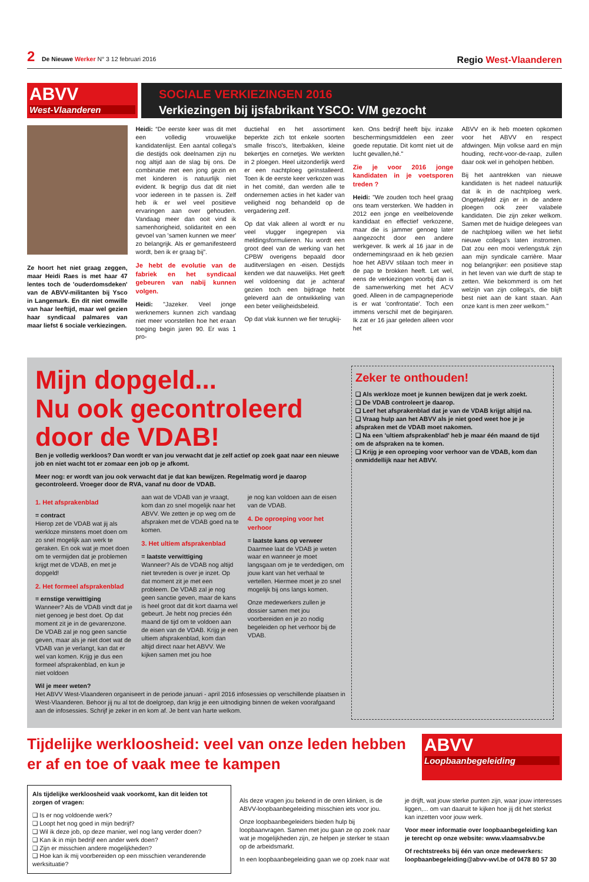2 De Nieuwe Werker N° 3 12 februari 2016
Regio West-Vlaanderen
ABVV
West-Vlaanderen
SOCIALE VERKIEZINGEN 2016
Verkiezingen bij ijsfabrikant YSCO: V/M gezocht
Ze hoort het niet graag zeggen, maar Heidi Raes is met haar 47 lentes toch de 'ouderdomsdeken' van de ABVV-militanten bij Ysco in Langemark. En dit niet omwille van haar leeftijd, maar wel gezien haar syndicaal palmares van maar liefst 6 sociale verkiezingen.
Heidi: “De eerste keer was dit met een volledig vrouwelijke kandidatenlijst. Een aantal collega's die destijds ook deelnamen zijn nu nog altijd aan de slag bij ons. De combinatie met een jong gezin en met kinderen is natuurlijk niet evident. Ik begrijp dus dat dit niet voor iedereen in te passen is. Zelf heb ik er wel veel positieve ervaringen aan over gehouden. Vandaag meer dan ooit vind ik samenhorigheid, solidariteit en een gevoel van 'samen kunnen we meer' zo belangrijk. Als er gemanifesteerd wordt, ben ik er graag bij”.
Je hebt de evolutie van de fabriek en het syndicaal gebeuren van nabij kunnen volgen.
Heidi: "Jazeker. Veel jonge werknemers kunnen zich vandaag niet meer voorstellen hoe het eraan toeging begin jaren 90. Er was 1 pro-
ductiehal en het assortiment beperkte zich tot enkele soorten smalle frisco's, literbakken, kleine bekertjes en cornetjes. We werkten in 2 ploegen. Heel uitzonderlijk werd er een nachtploeg geïnstalleerd. Toen ik de eerste keer verkozen was in het comité, dan werden alle te ondernemen acties in het kader van veiligheid nog behandeld op de vergadering zelf.
Op dat vlak alleen al wordt er nu veel vlugger ingegrepen via meldingsformulieren. Nu wordt een groot deel van de werking van het CPBW overigens bepaald door auditverslagen en -eisen. Destijds kenden we dat nauwelijks. Het geeft wel voldoening dat je achteraf gezien toch een bijdrage hebt geleverd aan de ontwikkeling van een beter veiligheidsbeleid.
Op dat vlak kunnen we fier terugkij-
ken. Ons bedrijf heeft bijv. inzake beschermingsmiddelen een zeer goede reputatie. Dit komt niet uit de lucht gevallen,hé."
Zie je voor 2016 jonge kandidaten in je voetsporen treden ?
Heidi: "We zouden toch heel graag ons team versterken. We hadden in 2012 een jonge en veelbelovende kandidaat en effectief verkozene, maar die is jammer genoeg later aangezocht door een andere werkgever. Ik werk al 16 jaar in de ondernemingsraad en ik heb gezien hoe het ABVV stilaan toch meer in de pap te brokken heeft. Let wel, eens de verkiezingen voorbij dan is de samenwerking met het ACV goed. Alleen in de campagneperiode is er wat 'confrontatie'. Toch een immens verschil met de beginjaren. Ik zat er 16 jaar geleden alleen voor het
ABVV en ik heb moeten opkomen voor het ABVV en respect afdwingen. Mijn volkse aard en mijn houding, recht-voor-de-raap, zullen daar ook wel in geholpen hebben.
Bij het aantrekken van nieuwe kandidaten is het nadeel natuurlijk dat ik in de nachtploeg werk. Ongetwijfeld zijn er in de andere ploegen ook zeer valabele kandidaten. Die zijn zeker welkom. Samen met de huidige delegees van de nachtploeg willen we het liefst nieuwe collega's laten instromen. Dat zou een mooi verlengstuk zijn aan mijn syndicale carrière. Maar nog belangrijker: een positieve stap in het leven van wie durft de stap te zetten. Wie bekommerd is om het welzijn van zijn collega's, die blijft best niet aan de kant staan. Aan onze kant is men zeer welkom."
Mijn dopgeld...
Nu ook gecontroleerd
door de VDAB!
Ben je volledig werkloos? Dan wordt er van jou verwacht dat je zelf actief op zoek gaat naar een nieuwe job en niet wacht tot er zomaar een job op je afkomt.
Meer nog: er wordt van jou ook verwacht dat je dat kan bewijzen. Regelmatig word je daarop gecontroleerd. Vroeger door de RVA, vanaf nu door de VDAB.
1. Het afsprakenblad
= contract
Hierop zet de VDAB wat jij als werkloze minstens moet doen om zo snel mogelijk aan werk te geraken. En ook wat je moet doen om te vermijden dat je problemen krijgt met de VDAB, en met je dopgeld!
2. Het formeel afsprakenblad
= ernstige verwittiging
Wanneer? Als de VDAB vindt dat je niet genoeg je best doet. Op dat moment zit je in de gevarenzone. De VDAB zal je nog geen sanctie geven, maar als je niet doet wat de VDAB van je verlangt, kan dat er wel van komen. Krijg je dus een formeel afsprakenblad, en kun je niet voldoen
aan wat de VDAB van je vraagt, kom dan zo snel mogelijk naar het ABVV. We zetten je op weg om de afspraken met de VDAB goed na te komen.
3. Het ultiem afsprakenblad
= laatste verwittiging
Wanneer? Als de VDAB nog altijd niet tevreden is over je inzet. Op dat moment zit je met een probleem. De VDAB zal je nog geen sanctie geven, maar de kans is heel groot dat dit kort daarna wel gebeurt. Je hebt nog precies één maand de tijd om te voldoen aan de eisen van de VDAB. Krijg je een ultiem afsprakenblad, kom dan altijd direct naar het ABVV. We kijken samen met jou hoe
je nog kan voldoen aan de eisen van de VDAB.
4. De oproeping voor het verhoor
= laatste kans op verweer
Daarmee laat de VDAB je weten waar en wanneer je moet langsgaan om je te verdedigen, om jouw kant van het verhaal te vertellen. Hiermee moet je zo snel mogelijk bij ons langs komen.
Onze medewerkers zullen je dossier samen met jou voorbereiden en je zo nodig begeleiden op het verhoor bij de VDAB.
Wil je meer weten?
Het ABVV West-Vlaanderen organiseert in de periode januari - april 2016 infosessies op verschillende plaatsen in West-Vlaanderen. Behoor jij nu al tot de doelgroep, dan krijg je een uitnodiging binnen de weken voorafgaand aan de infosessies. Schrijf je zeker in en kom af. Je bent van harte welkom.
Zeker te onthouden!
❑ Als werkloze moet je kunnen bewijzen dat je werk zoekt.
❑ De VDAB controleert je daarop.
❑ Leef het afsprakenblad dat je van de VDAB krijgt altijd na.
❑ Vraag hulp aan het ABVV als je niet goed weet hoe je je afspraken met de VDAB moet nakomen.
❑ Na een 'ultiem afsprakenblad' heb je maar één maand de tijd om de afspraken na te komen.
❑ Krijg je een oproeping voor verhoor van de VDAB, kom dan onmiddellijk naar het ABVV.
Tijdelijke werkloosheid: veel van onze leden hebben
er af en toe of vaak mee te kampen
ABVV
Loopbaanbegeleiding
Als tijdelijke werkloosheid vaak voorkomt, kan dit leiden tot zorgen of vragen:
❑ Is er nog voldoende werk?
❑ Loopt het nog goed in mijn bedrijf?
❑ Wil ik deze job, op deze manier, wel nog lang verder doen?
❑ Kan ik in mijn bedrijf een ander werk doen?
❑ Zijn er misschien andere mogelijkheden?
❑ Hoe kan ik mij voorbereiden op een misschien veranderende werksituatie?
Als deze vragen jou bekend in de oren klinken, is de ABVV-loopbaanbegeleiding misschien iets voor jou.
Onze loopbaanbegeleiders bieden hulp bij loopbaanvragen. Samen met jou gaan ze op zoek naar wat je mogelijkheden zijn, ze helpen je sterker te staan op de arbeidsmarkt.
In een loopbaanbegeleiding gaan we op zoek naar wat
je drijft, wat jouw sterke punten zijn, waar jouw interesses liggen,... om van daaruit te kijken hoe jij dit het sterkst kan inzetten voor jouw werk.
Voor meer informatie over loopbaanbegeleiding kan je terecht op onze website: www.vlaamsabvv.be
Of rechtstreeks bij één van onze medewerkers: loopbaanbegeleiding@abvv-wvl.be of 0478 80 57 30